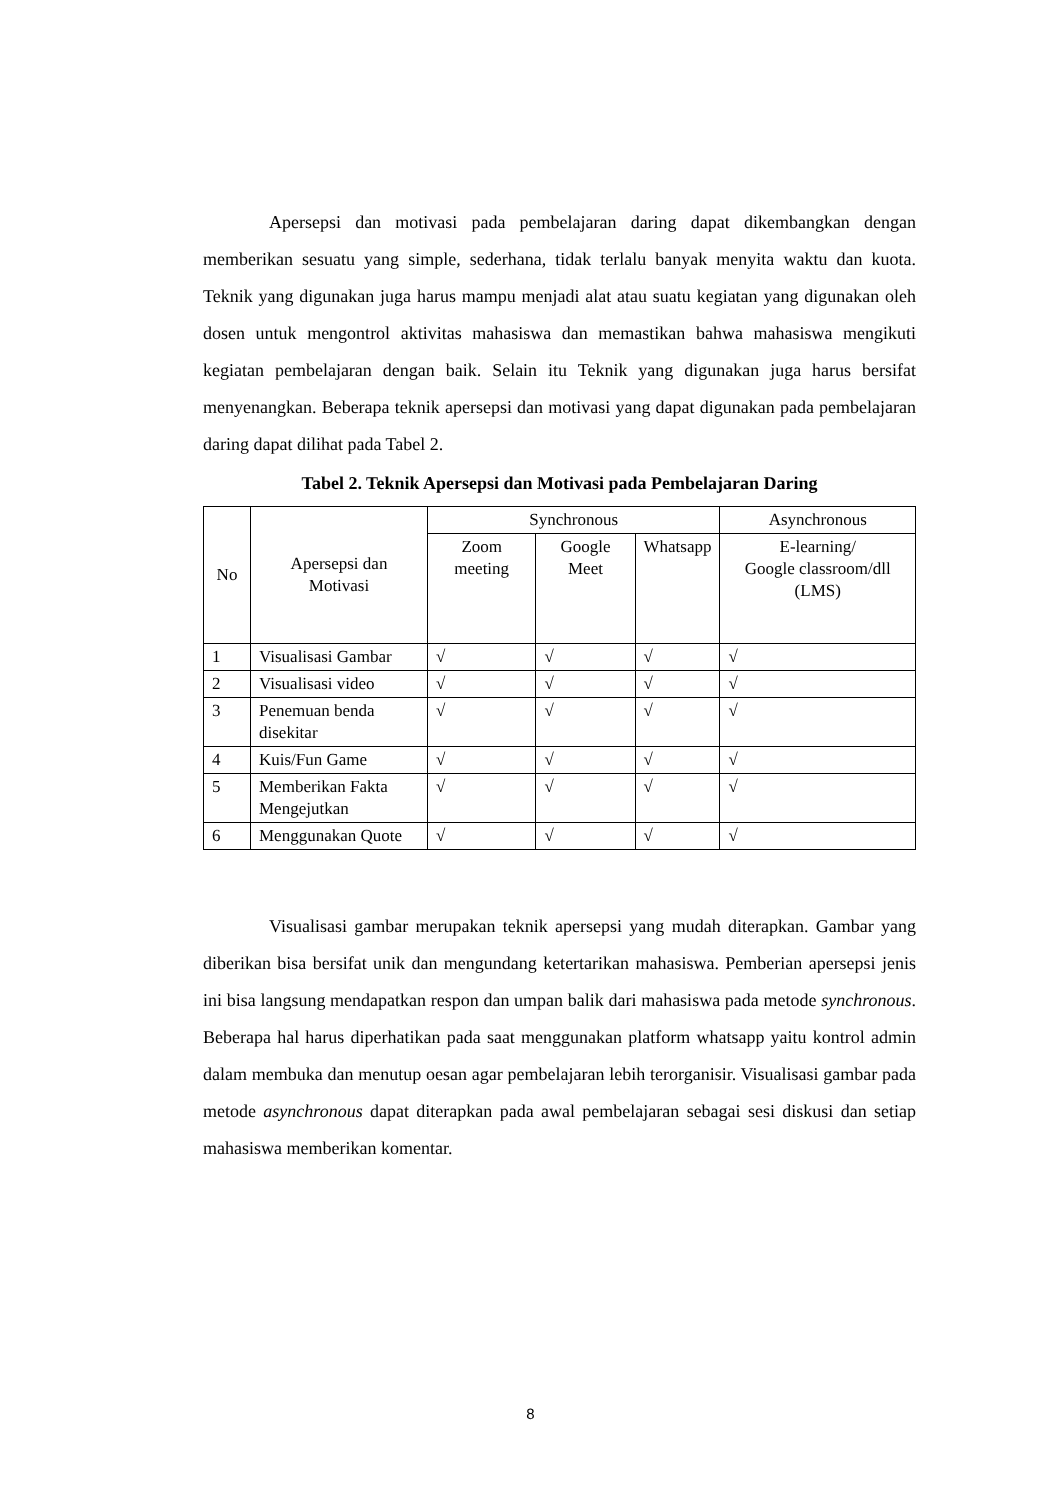Apersepsi dan motivasi pada pembelajaran daring dapat dikembangkan dengan memberikan sesuatu yang simple, sederhana, tidak terlalu banyak menyita waktu dan kuota. Teknik yang digunakan juga harus mampu menjadi alat atau suatu kegiatan yang digunakan oleh dosen untuk mengontrol aktivitas mahasiswa dan memastikan bahwa mahasiswa mengikuti kegiatan pembelajaran dengan baik. Selain itu Teknik yang digunakan juga harus bersifat menyenangkan. Beberapa teknik apersepsi dan motivasi yang dapat digunakan pada pembelajaran daring dapat dilihat pada Tabel 2.
Tabel 2. Teknik Apersepsi dan Motivasi pada Pembelajaran Daring
| No | Apersepsi dan Motivasi | Synchronous | | | Asynchronous |
| | | Zoom meeting | Google Meet | Whatsapp | E-learning/ Google classroom/dll (LMS) |
| 1 | Visualisasi Gambar | √ | √ | √ | √ |
| 2 | Visualisasi video | √ | √ | √ | √ |
| 3 | Penemuan benda disekitar | √ | √ | √ | √ |
| 4 | Kuis/Fun Game | √ | √ | √ | √ |
| 5 | Memberikan Fakta Mengejutkan | √ | √ | √ | √ |
| 6 | Menggunakan Quote | √ | √ | √ | √ |
Visualisasi gambar merupakan teknik apersepsi yang mudah diterapkan. Gambar yang diberikan bisa bersifat unik dan mengundang ketertarikan mahasiswa. Pemberian apersepsi jenis ini bisa langsung mendapatkan respon dan umpan balik dari mahasiswa pada metode synchronous. Beberapa hal harus diperhatikan pada saat menggunakan platform whatsapp yaitu kontrol admin dalam membuka dan menutup oesan agar pembelajaran lebih terorganisir. Visualisasi gambar pada metode asynchronous dapat diterapkan pada awal pembelajaran sebagai sesi diskusi dan setiap mahasiswa memberikan komentar.
8